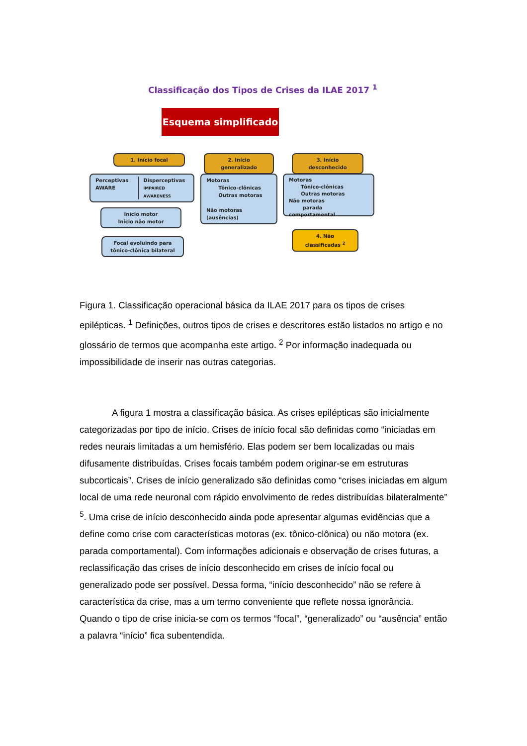Classificação dos Tipos de Crises da ILAE 2017 <sup>1</sup>
Esquema simplificado
1. Início focal 2. Início generalizado 3. Início desconhecido
Perceptivas
AWARE
Disperceptivas
IMPAIRED AWARENESS
Motoras
Tônico-clônicas
Outras motoras
Não motoras (ausências)
Motoras
Tônico-clônicas
Outras motoras
Não motoras
parada comportamental
Início motor
Início não motor
4. Não classificadas <sup>2</sup>
Focal evoluindo para tônico-clônica bilateral
Figura 1. Classificação operacional básica da ILAE 2017 para os tipos de crises epilépticas. <sup>1</sup> Definições, outros tipos de crises e descritores estão listados no artigo e no glossário de termos que acompanha este artigo. <sup>2</sup> Por informação inadequada ou impossibilidade de inserir nas outras categorias.
A figura 1 mostra a classificação básica. As crises epilépticas são inicialmente categorizadas por tipo de início. Crises de início focal são definidas como “iniciadas em redes neurais limitadas a um hemisfério. Elas podem ser bem localizadas ou mais difusamente distribuídas. Crises focais também podem originar-se em estruturas subcorticais”. Crises de início generalizado são definidas como “crises iniciadas em algum local de uma rede neuronal com rápido envolvimento de redes distribuídas bilateralmente” <sup>5</sup>. Uma crise de início desconhecido ainda pode apresentar algumas evidências que a define como crise com características motoras (ex. tônico-clônica) ou não motora (ex. parada comportamental). Com informações adicionais e observação de crises futuras, a reclassificação das crises de início desconhecido em crises de início focal ou generalizado pode ser possível. Dessa forma, “início desconhecido” não se refere à característica da crise, mas a um termo conveniente que reflete nossa ignorância. Quando o tipo de crise inicia-se com os termos “focal”, “generalizado” ou “ausência” então a palavra “início” fica subentendida.